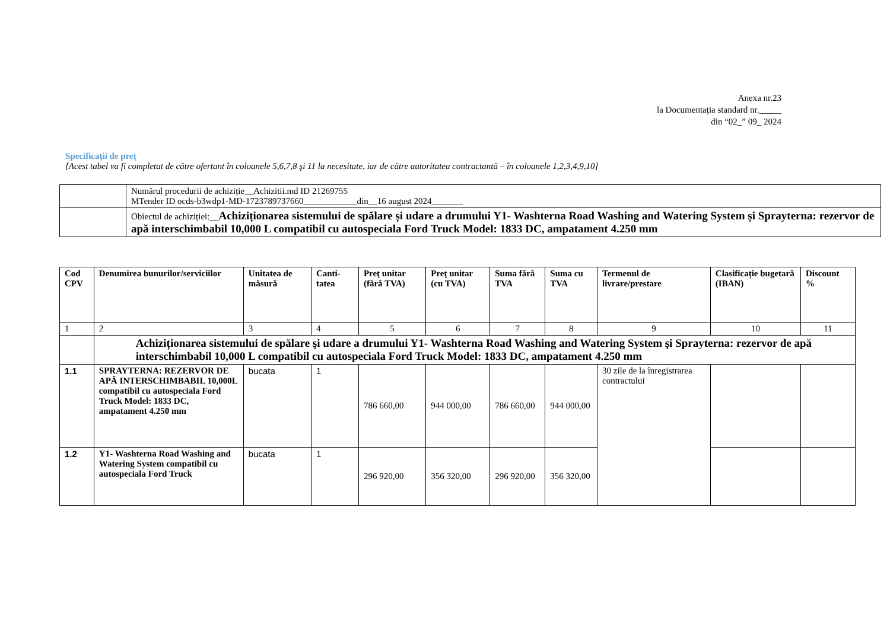Anexa nr.23
la Documentația standard nr._____
din “02_” 09_ 2024
Specificații de preț
[Acest tabel va fi completat de către ofertant în coloanele 5,6,7,8 şi 11 la necesitate, iar de către autoritatea contractantă – în coloanele 1,2,3,4,9,10]
| | Numărul procedurii de achiziție__Achizitii.md ID 21269755 MTender ID ocds-b3wdp1-MD-1723789737660____________din__16 august 2024_______ |
| | Obiectul de achiziției:__ Achiziționarea sistemului de spălare și udare a drumului Y1- Washterna Road Washing and Watering System și Sprayterna: rezervor de apă interschimbabil 10,000 L compatibil cu autospeciala Ford Truck Model: 1833 DC, ampatament 4.250 mm |
| Cod CPV | Denumirea bunurilor/serviciilor | Unitatea de măsură | Canti-tatea | Preţ unitar (fără TVA) | Preţ unitar (cu TVA) | Suma fără TVA | Suma cu TVA | Termenul de livrare/prestare | Clasificație bugetară (IBAN) | Discount % |
| --- | --- | --- | --- | --- | --- | --- | --- | --- | --- | --- |
| 1 | 2 | 3 | 4 | 5 | 6 | 7 | 8 | 9 | 10 | 11 |
| | Achiziționarea sistemului de spălare şi udare a drumului Y1- Washterna Road Washing and Watering System şi Sprayterna: rezervor de apă interschimbabil 10,000 L compatibil cu autospeciala Ford Truck Model: 1833 DC, ampatament 4.250 mm | | | | | | | | | |
| 1.1 | SPRAYTERNA: REZERVOR DE APĂ INTERSCHIMBABIL 10,000L compatibil cu autospeciala Ford Truck Model: 1833 DC, ampatament 4.250 mm | bucata | 1 | 786 660,00 | 944 000,00 | 786 660,00 | 944 000,00 | 30 zile de la înregistrarea contractului | | |
| 1.2 | Y1- Washterna Road Washing and Watering System compatibil cu autospeciala Ford Truck | bucata | 1 | 296 920,00 | 356 320,00 | 296 920,00 | 356 320,00 | | | |